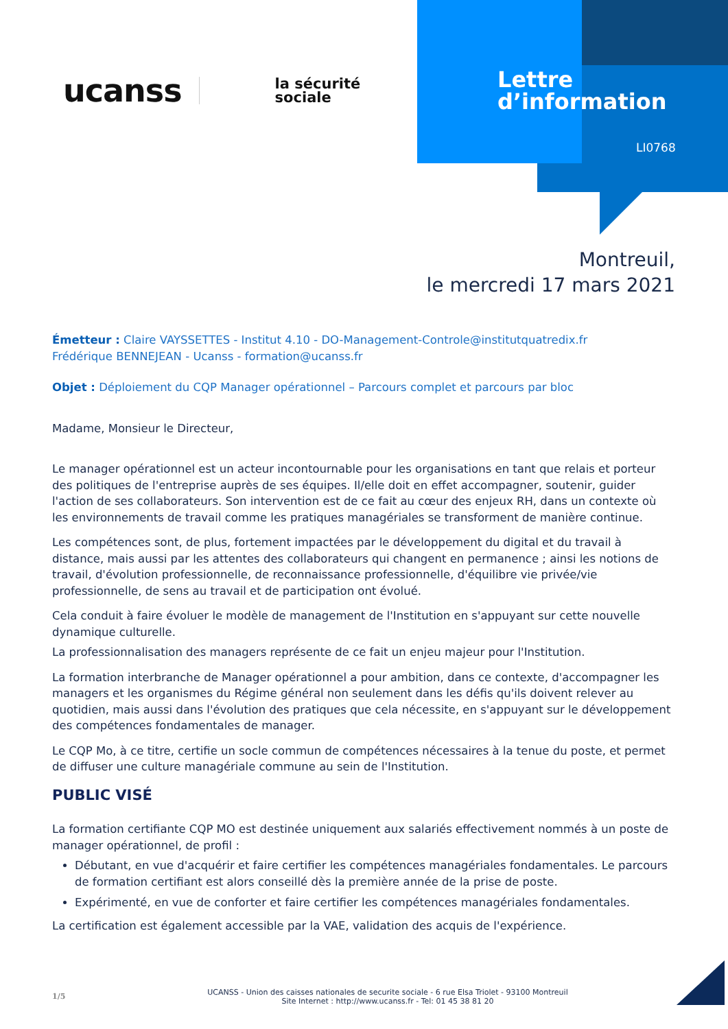ucanss la sécurité
sociale
Lettre
d’information
LI0768
Montreuil,
le mercredi 17 mars 2021
Émetteur : Claire VAYSSETTES - Institut 4.10 - DO-Management-Controle@institutquatredix.fr
Frédérique BENNEJEAN - Ucanss - formation@ucanss.fr
Objet : Déploiement du CQP Manager opérationnel – Parcours complet et parcours par bloc
Madame, Monsieur le Directeur,
Le manager opérationnel est un acteur incontournable pour les organisations en tant que relais et porteur des politiques de l'entreprise auprès de ses équipes. Il/elle doit en effet accompagner, soutenir, guider l'action de ses collaborateurs. Son intervention est de ce fait au cœur des enjeux RH, dans un contexte où les environnements de travail comme les pratiques managériales se transforment de manière continue.
Les compétences sont, de plus, fortement impactées par le développement du digital et du travail à distance, mais aussi par les attentes des collaborateurs qui changent en permanence ; ainsi les notions de travail, d'évolution professionnelle, de reconnaissance professionnelle, d'équilibre vie privée/vie professionnelle, de sens au travail et de participation ont évolué.
Cela conduit à faire évoluer le modèle de management de l'Institution en s'appuyant sur cette nouvelle dynamique culturelle.
La professionnalisation des managers représente de ce fait un enjeu majeur pour l'Institution.
La formation interbranche de Manager opérationnel a pour ambition, dans ce contexte, d'accompagner les managers et les organismes du Régime général non seulement dans les défis qu'ils doivent relever au quotidien, mais aussi dans l'évolution des pratiques que cela nécessite, en s'appuyant sur le développement des compétences fondamentales de manager.
Le CQP Mo, à ce titre, certifie un socle commun de compétences nécessaires à la tenue du poste, et permet de diffuser une culture managériale commune au sein de l'Institution.
PUBLIC VISÉ
La formation certifiante CQP MO est destinée uniquement aux salariés effectivement nommés à un poste de manager opérationnel, de profil :
Débutant, en vue d'acquérir et faire certifier les compétences managériales fondamentales. Le parcours de formation certifiant est alors conseillé dès la première année de la prise de poste.
Expérimenté, en vue de conforter et faire certifier les compétences managériales fondamentales.
La certification est également accessible par la VAE, validation des acquis de l'expérience.
1/5 UCANSS - Union des caisses nationales de securite sociale - 6 rue Elsa Triolet - 93100 Montreuil
Site Internet : http://www.ucanss.fr - Tel: 01 45 38 81 20